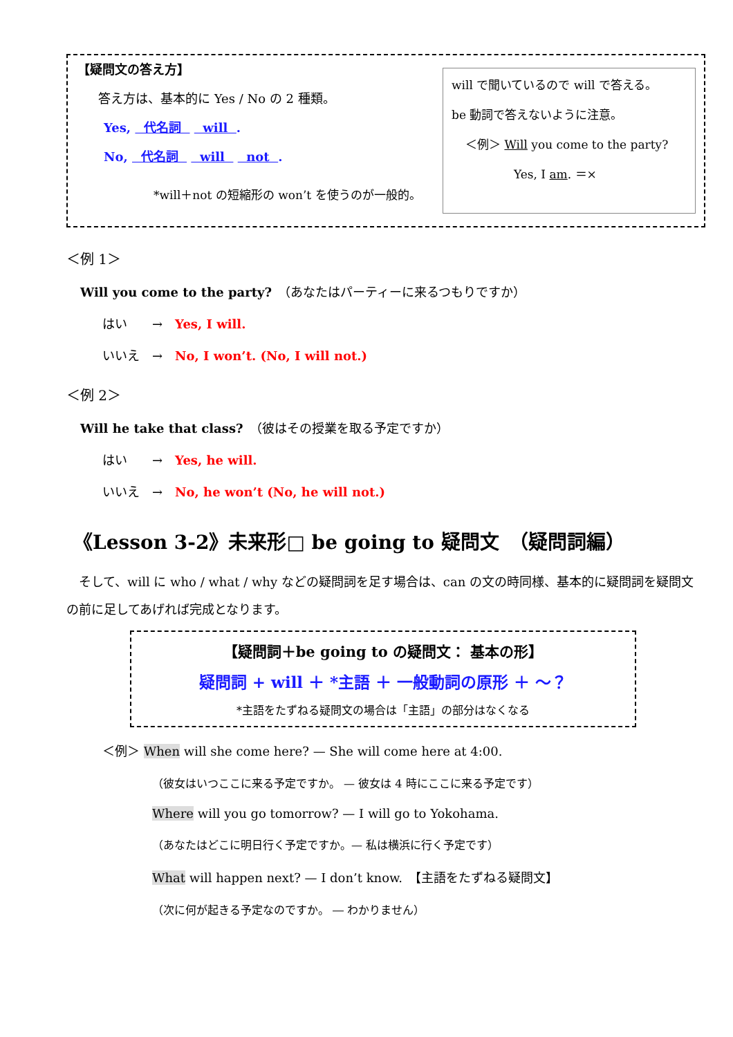【疑問文の答え方】
答え方は、基本的に Yes / No の 2 種類。
Yes, 代名詞 will .
No, 代名詞 will not .
*will＋not の短縮形の won’t を使うのが一般的。
will で聞いているので will で答える。
be 動詞で答えないように注意。
＜例＞ Will you come to the party?
Yes, I am. ＝×
＜例 1＞
Will you come to the party?　（あなたはパーティーに来るつもりですか）
はい　　→　Yes, I will.
いいえ　→　No, I won’t. (No, I will not.)
＜例 2＞
Will he take that class?　（彼はその授業を取る予定ですか）
はい　　→　Yes, he will.
いいえ　→　No, he won’t (No, he will not.)
《Lesson 3-2》未来形□ be going to 疑問文　（疑問詞編）
　そして、will に who / what / why などの疑問詞を足す場合は、can の文の時同様、基本的に疑問詞を疑問文の前に足してあげれば完成となります。
【疑問詞＋be going to の疑問文： 基本の形】
疑問詞 + will ＋ *主語 ＋ 一般動詞の原形 ＋ ～？
*主語をたずねる疑問文の場合は「主語」の部分はなくなる
＜例＞ When will she come here? — She will come here at 4:00.
（彼女はいつここに来る予定ですか。 — 彼女は 4 時にここに来る予定です）
Where will you go tomorrow? — I will go to Yokohama.
（あなたはどこに明日行く予定ですか。— 私は横浜に行く予定です）
What will happen next? — I don’t know.　【主語をたずねる疑問文】
（次に何が起きる予定なのですか。 ― わかりません）